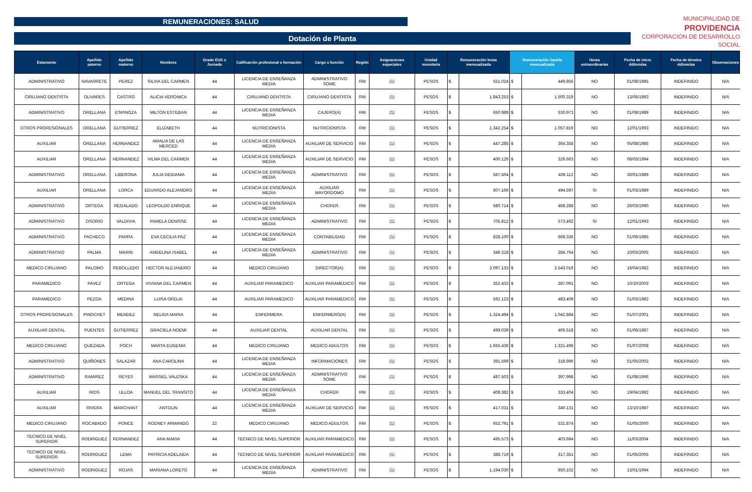REMUNERACIONES: SALUD
Dotación de Planta
MUNICIPALIDAD DE
PROVIDENCIA
CORPORACIÓN DE DESARROLLO SOCIAL
| Estamento | Apellido paterno | Apellido materno | Nombres | Grado EUS o Jornada | Calificación profesional o formación | Cargo o función | Región | Asignaciones especiales | Unidad monetaria | Remuneración bruta mensualizada | | Remuneración líquida mensualizada | | Horas extraordinarias | Fecha de inicio dd/mm/aa | Fecha de término dd/mm/aa | Observaciones |
| --- | --- | --- | --- | --- | --- | --- | --- | --- | --- | --- | --- | --- | --- | --- | --- | --- | --- |
| ADMINISTRATIVO | NAVARRETE | PEREZ | SILVIA DEL CARMEN | 44 | LICENCIA DE ENSEÑANZA MEDIA | ADMINISTRATIVO SOME | RM | (1) | PESOS | $ | 551.024 | $ | 449.856 | NO | 01/08/1985 | INDEFINIDO | N/A |
| CIRUJANO DENTISTA | OLIVARES | CASTRO | ALICIA VERONICA | 44 | CIRUJANO DENTISTA | CIRUJANO DENTISTA | RM | (1) | PESOS | $ | 1.843.253 | $ | 1.500.319 | NO | 13/06/1983 | INDEFINIDO | N/A |
| ADMINISTRATIVO | ORELLANA | ESPINOZA | MILTON ESTEBAN | 44 | LICENCIA DE ENSEÑANZA MEDIA | CAJERO(A) | RM | (1) | PESOS | $ | 650.989 | $ | 530.973 | NO | 01/08/1989 | INDEFINIDO | N/A |
| OTROS PROFESIONALES | ORELLANA | GUTIERREZ | ELIZABETH | 44 | NUTRICIONISTA | NUTRICIONISTA | RM | (1) | PESOS | $ | 1.342.254 | $ | 1.057.819 | NO | 12/01/1993 | INDEFINIDO | N/A |
| AUXILIAR | ORELLANA | HERNANDEZ | AMALIA DE LAS MERCED | 44 | LICENCIA DE ENSEÑANZA MEDIA | AUXILIAR DE SERVICIO | RM | (1) | PESOS | $ | 447.285 | $ | 364.358 | NO | 05/08/1985 | INDEFINIDO | N/A |
| AUXILIAR | ORELLANA | HERNANDEZ | VILMA DEL CARMEN | 44 | LICENCIA DE ENSEÑANZA MEDIA | AUXILIAR DE SERVICIO | RM | (1) | PESOS | $ | 400.126 | $ | 326.663 | NO | 08/03/1994 | INDEFINIDO | N/A |
| ADMINISTRATIVO | ORELLANA | LIBERONA | JULIA DEIDANIA | 44 | LICENCIA DE ENSEÑANZA MEDIA | ADMINISTRATIVO | RM | (1) | PESOS | $ | 587.504 | $ | 439.112 | NO | 30/01/1989 | INDEFINIDO | N/A |
| AUXILIAR | ORELLANA | LORCA | EDUARDO ALEJANDRO | 44 | LICENCIA DE ENSEÑANZA MEDIA | AUXILIAR MAYORDOMO | RM | (1) | PESOS | $ | 607.166 | $ | 494.597 | SI | 01/03/1989 | INDEFINIDO | N/A |
| ADMINISTRATIVO | ORTEGA | REGALADO | LEOPOLDO ENRIQUE | 44 | LICENCIA DE ENSEÑANZA MEDIA | CHOFER | RM | (1) | PESOS | $ | 580.714 | $ | 468.288 | NO | 26/03/1990 | INDEFINIDO | N/A |
| ADMINISTRATIVO | OSORIO | VALDIVIA | PAMELA DENISSE | 44 | LICENCIA DE ENSEÑANZA MEDIA | ADMINISTRATIVO | RM | (1) | PESOS | $ | 705.812 | $ | 573.492 | SI | 12/01/1993 | INDEFINIDO | N/A |
| ADMINISTRATIVO | PACHECO | PARRA | EVA CECILIA PAZ | 44 | LICENCIA DE ENSEÑANZA MEDIA | CONTABILIDAD | RM | (1) | PESOS | $ | 828.100 | $ | 668.336 | NO | 01/06/1985 | INDEFINIDO | N/A |
| ADMINISTRATIVO | PALMA | MARIN | ANGELINA ISABEL | 44 | LICENCIA DE ENSEÑANZA MEDIA | ADMINISTRATIVO | RM | (1) | PESOS | $ | 349.318 | $ | 284.764 | NO | 10/03/2005 | INDEFINIDO | N/A |
| MEDICO CIRUJANO | PALOMO | REBOLLEDO | HECTOR ALEJANDRO | 44 | MEDICO CIRUJANO | DIRECTOR(A) | RM | (1) | PESOS | $ | 3.097.133 | $ | 2.543.016 | NO | 16/04/1982 | INDEFINIDO | N/A |
| PARAMEDICO | PAVEZ | ORTEGA | VIVIANA DEL CARMEN | 44 | AUXILIAR PARAMEDICO | AUXILIAR PARAMEDICO | RM | (1) | PESOS | $ | 352.433 | $ | 287.091 | NO | 10/10/2003 | INDEFINIDO | N/A |
| PARAMEDICO | PEZOA | MEDINA | LUISA OFELIA | 44 | AUXILIAR PARAMEDICO | AUXILIAR PARAMEDICO | RM | (1) | PESOS | $ | 592.123 | $ | 483.409 | NO | 01/03/1982 | INDEFINIDO | N/A |
| OTROS PROFESIONALES | PINOCHET | MENDEZ | NELIDA MARIA | 44 | ENFERMERA | ENFERMERO(A) | RM | (1) | PESOS | $ | 1.324.494 | $ | 1.042.884 | NO | 01/07/2001 | INDEFINIDO | N/A |
| AUXILIAR DENTAL | PUENTES | GUTIERREZ | GRACIELA NOEMI | 44 | AUXILIAR DENTAL | AUXILIAR DENTAL | RM | (1) | PESOS | $ | 499.039 | $ | 406.518 | NO | 01/06/1987 | INDEFINIDO | N/A |
| MEDICO CIRUJANO | QUEZADA | POCH | MARTA EUGENIA | 44 | MEDICO CIRUJANO | MEDICO ADULTOS | RM | (1) | PESOS | $ | 1.655.436 | $ | 1.321.496 | NO | 01/07/2008 | INDEFINIDO | N/A |
| ADMINISTRATIVO | QUIÑONES | SALAZAR | ANA CAROLINA | 44 | LICENCIA DE ENSEÑANZA MEDIA | INFORMACIONES | RM | (1) | PESOS | $ | 391.599 | $ | 318.996 | NO | 01/05/2002 | INDEFINIDO | N/A |
| ADMINISTRATIVO | RAMIREZ | REYES | MASSIEL VALESKA | 44 | LICENCIA DE ENSEÑANZA MEDIA | ADMINISTRATIVO SOME | RM | (1) | PESOS | $ | 487.503 | $ | 397.998 | NO | 01/08/1996 | INDEFINIDO | N/A |
| AUXILIAR | RIOS | ULLOA | MANUEL DEL TRANSITO | 44 | LICENCIA DE ENSEÑANZA MEDIA | CHOFER | RM | (1) | PESOS | $ | 408.382 | $ | 333.404 | NO | 19/04/1982 | INDEFINIDO | N/A |
| AUXILIAR | RIVERA | MARCHANT | ANTOLIN | 44 | LICENCIA DE ENSEÑANZA MEDIA | AUXILIAR DE SERVICIO | RM | (1) | PESOS | $ | 417.031 | $ | 340.131 | NO | 13/10/1987 | INDEFINIDO | N/A |
| MEDICO CIRUJANO | ROCABADO | PONCE | RODNEY ARMANDO | 22 | MEDICO CIRUJANO | MEDICO ADULTOS | RM | (1) | PESOS | $ | 652.791 | $ | 531.874 | NO | 01/05/2000 | INDEFINIDO | N/A |
| TECNICO DE NIVEL SUPERIOR | RODRIGUEZ | FERNANDEZ | ANA MARIA | 44 | TECNICO DE NIVEL SUPERIOR | AUXILIAR PARAMEDICO | RM | (1) | PESOS | $ | 495.573 | $ | 403.694 | NO | 11/03/2004 | INDEFINIDO | N/A |
| TECNICO DE NIVEL SUPERIOR | RODRIGUEZ | LEMA | PATRICIA ADELAIDA | 44 | TECNICO DE NIVEL SUPERIOR | AUXILIAR PARAMEDICO | RM | (1) | PESOS | $ | 388.719 | $ | 317.351 | NO | 01/05/2005 | INDEFINIDO | N/A |
| ADMINISTRATIVO | RODRIGUEZ | ROJAS | MARIANA LORETO | 44 | LICENCIA DE ENSEÑANZA MEDIA | ADMINISTRATIVO | RM | (1) | PESOS | $ | 1.194.030 | $ | 950.102 | NO | 13/01/1994 | INDEFINIDO | N/A |